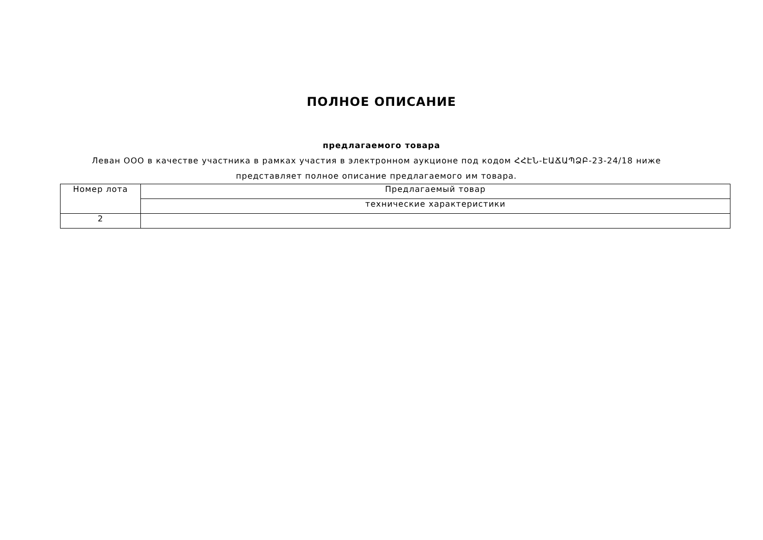ПОЛНОЕ ОПИСАНИЕ
предлагаемого товара
Леван ООО в качестве участника в рамках участия в электронном аукционе под кодом ՀՀԷՆ-ԷԱՃԱՊՁԲ-23-24/18 ниже представляет полное описание предлагаемого им товара.
| Номер лота | Предлагаемый товар |
| | технические характеристики |
| 2 | |